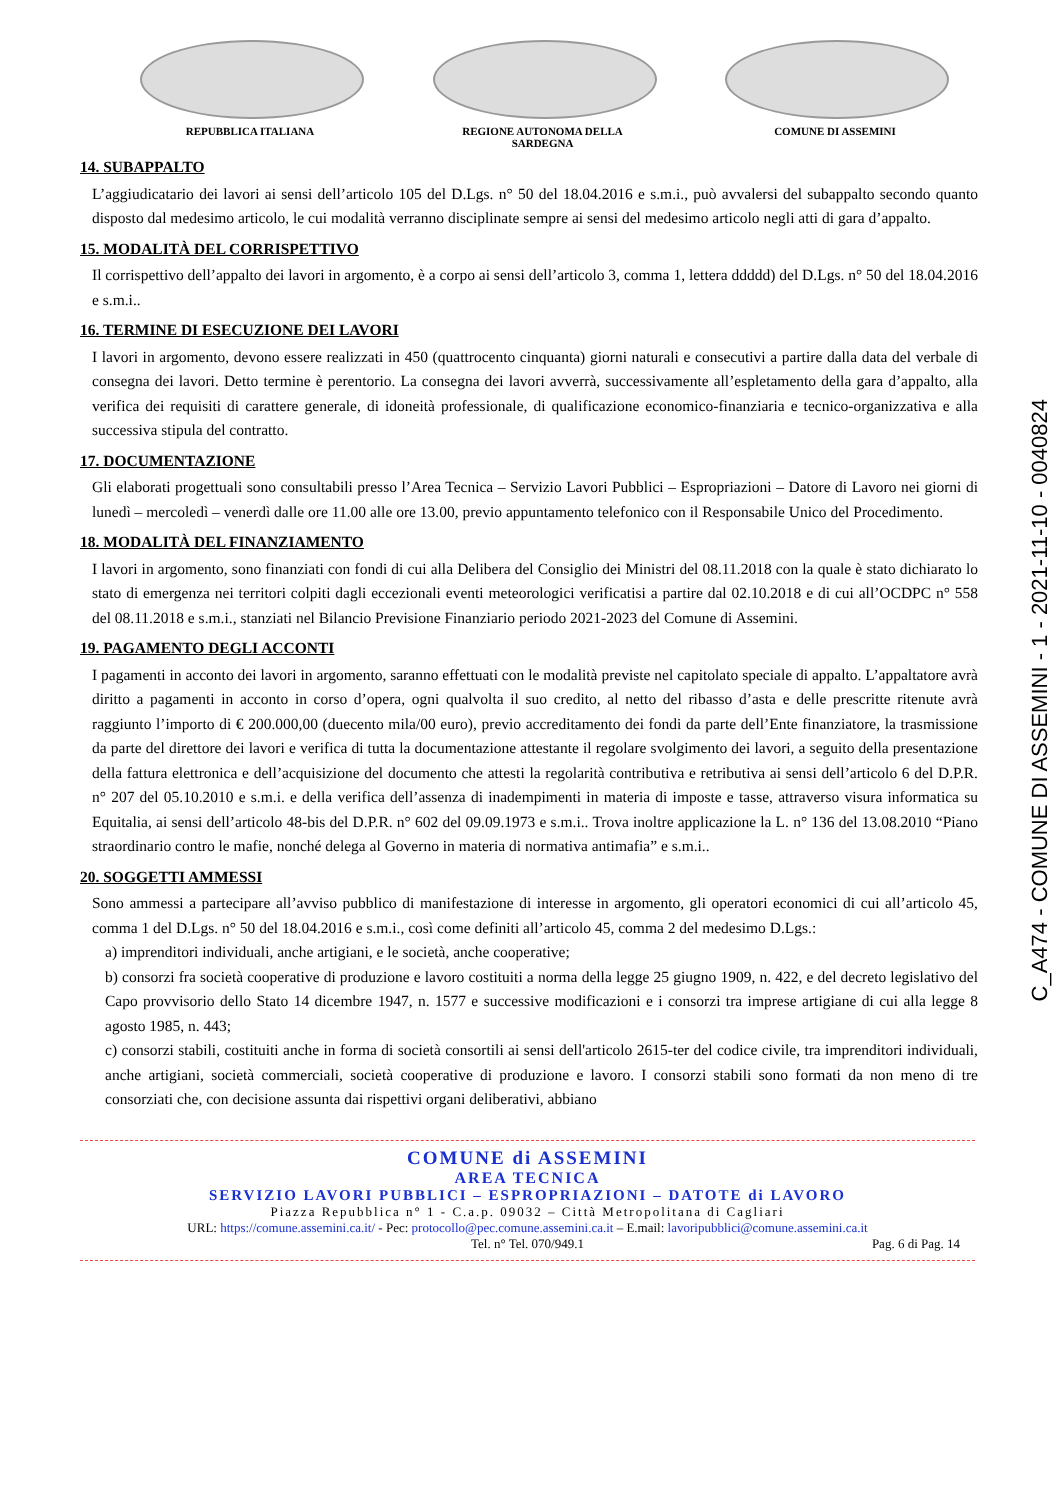REPUBBLICA ITALIANA REGIONE AUTONOMA DELLA SARDEGNA COMUNE DI ASSEMINI
C_A474 - COMUNE DI ASSEMINI - 1 - 2021-11-10 - 0040824
14. SUBAPPALTO
L’aggiudicatario dei lavori ai sensi dell’articolo 105 del D.Lgs. n° 50 del 18.04.2016 e s.m.i., può avvalersi del subappalto secondo quanto disposto dal medesimo articolo, le cui modalità verranno disciplinate sempre ai sensi del medesimo articolo negli atti di gara d’appalto.
15. MODALITÀ DEL CORRISPETTIVO
Il corrispettivo dell’appalto dei lavori in argomento, è a corpo ai sensi dell’articolo 3, comma 1, lettera ddddd) del D.Lgs. n° 50 del 18.04.2016 e s.m.i..
16. TERMINE DI ESECUZIONE DEI LAVORI
I lavori in argomento, devono essere realizzati in 450 (quattrocento cinquanta) giorni naturali e consecutivi a partire dalla data del verbale di consegna dei lavori. Detto termine è perentorio. La consegna dei lavori avverrà, successivamente all’espletamento della gara d’appalto, alla verifica dei requisiti di carattere generale, di idoneità professionale, di qualificazione economico-finanziaria e tecnico-organizzativa e alla successiva stipula del contratto.
17. DOCUMENTAZIONE
Gli elaborati progettuali sono consultabili presso l’Area Tecnica – Servizio Lavori Pubblici – Espropriazioni – Datore di Lavoro nei giorni di lunedì – mercoledì – venerdì dalle ore 11.00 alle ore 13.00, previo appuntamento telefonico con il Responsabile Unico del Procedimento.
18. MODALITÀ DEL FINANZIAMENTO
I lavori in argomento, sono finanziati con fondi di cui alla Delibera del Consiglio dei Ministri del 08.11.2018 con la quale è stato dichiarato lo stato di emergenza nei territori colpiti dagli eccezionali eventi meteorologici verificatisi a partire dal 02.10.2018 e di cui all’OCDPC n° 558 del 08.11.2018 e s.m.i., stanziati nel Bilancio Previsione Finanziario periodo 2021-2023 del Comune di Assemini.
19. PAGAMENTO DEGLI ACCONTI
I pagamenti in acconto dei lavori in argomento, saranno effettuati con le modalità previste nel capitolato speciale di appalto. L’appaltatore avrà diritto a pagamenti in acconto in corso d’opera, ogni qualvolta il suo credito, al netto del ribasso d’asta e delle prescritte ritenute avrà raggiunto l’importo di € 200.000,00 (duecento mila/00 euro), previo accreditamento dei fondi da parte dell’Ente finanziatore, la trasmissione da parte del direttore dei lavori e verifica di tutta la documentazione attestante il regolare svolgimento dei lavori, a seguito della presentazione della fattura elettronica e dell’acquisizione del documento che attesti la regolarità contributiva e retributiva ai sensi dell’articolo 6 del D.P.R. n° 207 del 05.10.2010 e s.m.i. e della verifica dell’assenza di inadempimenti in materia di imposte e tasse, attraverso visura informatica su Equitalia, ai sensi dell’articolo 48-bis del D.P.R. n° 602 del 09.09.1973 e s.m.i.. Trova inoltre applicazione la L. n° 136 del 13.08.2010 “Piano straordinario contro le mafie, nonché delega al Governo in materia di normativa antimafia” e s.m.i..
20. SOGGETTI AMMESSI
Sono ammessi a partecipare all’avviso pubblico di manifestazione di interesse in argomento, gli operatori economici di cui all’articolo 45, comma 1 del D.Lgs. n° 50 del 18.04.2016 e s.m.i., così come definiti all’articolo 45, comma 2 del medesimo D.Lgs.:
a) imprenditori individuali, anche artigiani, e le società, anche cooperative;
b) consorzi fra società cooperative di produzione e lavoro costituiti a norma della legge 25 giugno 1909, n. 422, e del decreto legislativo del Capo provvisorio dello Stato 14 dicembre 1947, n. 1577 e successive modificazioni e i consorzi tra imprese artigiane di cui alla legge 8 agosto 1985, n. 443;
c) consorzi stabili, costituiti anche in forma di società consortili ai sensi dell'articolo 2615-ter del codice civile, tra imprenditori individuali, anche artigiani, società commerciali, società cooperative di produzione e lavoro. I consorzi stabili sono formati da non meno di tre consorziati che, con decisione assunta dai rispettivi organi deliberativi, abbiano
COMUNE di ASSEMINI
AREA TECNICA
SERVIZIO LAVORI PUBBLICI – ESPROPRIAZIONI – DATOTE di LAVORO
Piazza Repubblica n° 1 - C.a.p. 09032 – Città Metropolitana di Cagliari
URL: https://comune.assemini.ca.it/ - Pec: protocollo@pec.comune.assemini.ca.it – E.mail: lavoripubblici@comune.assemini.ca.it
Tel. n° Tel. 070/949.1
Pag. 6 di Pag. 14